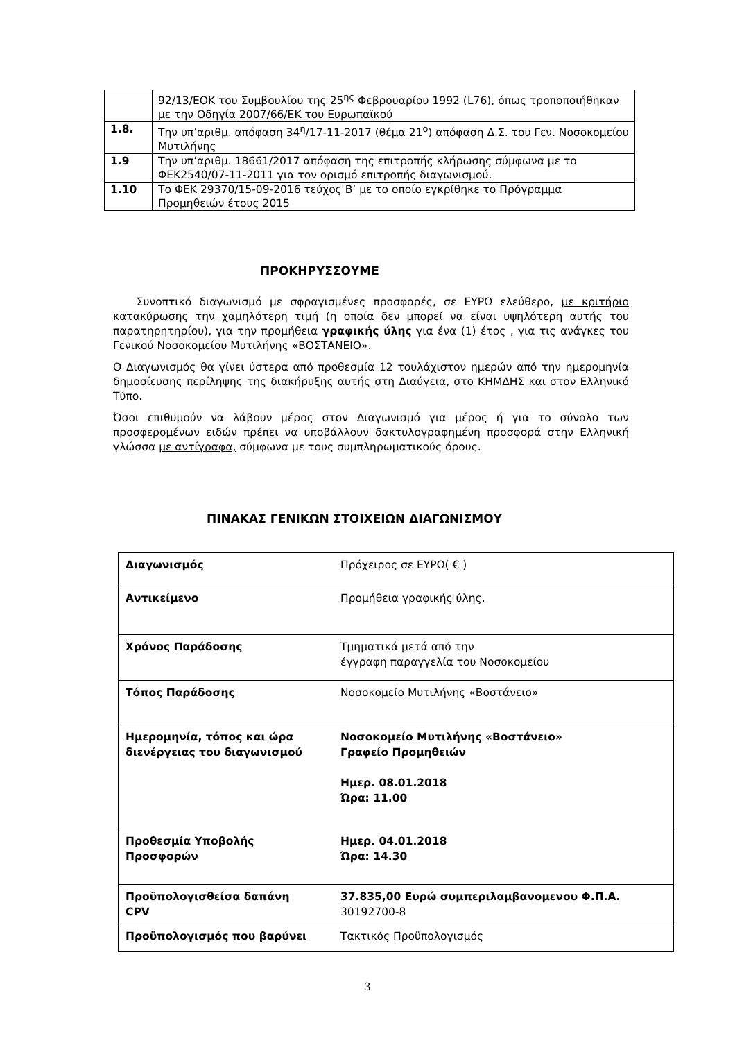| | 92/13/ΕΟΚ του Συμβουλίου της 25<sup>ης</sup> Φεβρουαρίου 1992 (L76), όπως τροποποιήθηκαν με την Οδηγία 2007/66/ΕΚ του Ευρωπαϊκού |
| 1.8. | Την υπ’αριθμ. απόφαση 34<sup>η</sup>/17-11-2017 (θέμα 21<sup>ο</sup>) απόφαση Δ.Σ. του Γεν. Νοσοκομείου Μυτιλήνης |
| 1.9 | Την υπ’αριθμ. 18661/2017 απόφαση της επιτροπής κλήρωσης σύμφωνα με το ΦΕΚ2540/07-11-2011 για τον ορισμό επιτροπής διαγωνισμού. |
| 1.10 | Το ΦΕΚ 29370/15-09-2016 τεύχος Β’ με το οποίο εγκρίθηκε το Πρόγραμμα Προμηθειών έτους 2015 |
ΠΡΟΚΗΡΥΣΣΟΥΜΕ
Συνοπτικό διαγωνισμό με σφραγισμένες προσφορές, σε ΕΥΡΩ ελεύθερο, με κριτήριο κατακύρωσης την χαμηλότερη τιμή (η οποία δεν μπορεί να είναι υψηλότερη αυτής του παρατηρητηρίου), για την προμήθεια γραφικής ύλης για ένα (1) έτος , για τις ανάγκες του Γενικού Νοσοκομείου Μυτιλήνης «ΒΟΣΤΑΝΕΙΟ».
Ο Διαγωνισμός θα γίνει ύστερα από προθεσμία 12 τουλάχιστον ημερών από την ημερομηνία δημοσίευσης περίληψης της διακήρυξης αυτής στη Διαύγεια, στο ΚΗΜΔΗΣ και στον Ελληνικό Τύπο.
Όσοι επιθυμούν να λάβουν μέρος στον Διαγωνισμό για μέρος ή για το σύνολο των προσφερομένων ειδών πρέπει να υποβάλλουν δακτυλογραφημένη προσφορά στην Ελληνική γλώσσα με αντίγραφα, σύμφωνα με τους συμπληρωματικούς όρους.
ΠΙΝΑΚΑΣ ΓΕΝΙΚΩΝ ΣΤΟΙΧΕΙΩΝ ΔΙΑΓΩΝΙΣΜΟΥ
| Διαγωνισμός | Πρόχειρος σε ΕΥΡΩ( € ) |
| Αντικείμενο | Προμήθεια γραφικής ύλης. |
| Χρόνος Παράδοσης | Τμηματικά μετά από την έγγραφη παραγγελία του Νοσοκομείου |
| Τόπος Παράδοσης | Νοσοκομείο Μυτιλήνης «Βοστάνειο» |
| Ημερομηνία, τόπος και ώρα διενέργειας του διαγωνισμού | Νοσοκομείο Μυτιλήνης «Βοστάνειο» Γραφείο Προμηθειών Ημερ. 08.01.2018 Ώρα: 11.00 |
| Προθεσμία Υποβολής Προσφορών | Ημερ. 04.01.2018 Ώρα: 14.30 |
| Προϋπολογισθείσα δαπάνη CPV | 37.835,00 Ευρώ συμπεριλαμβανομενου Φ.Π.Α. 30192700-8 |
| Προϋπολογισμός που βαρύνει | Τακτικός Προϋπολογισμός |
3